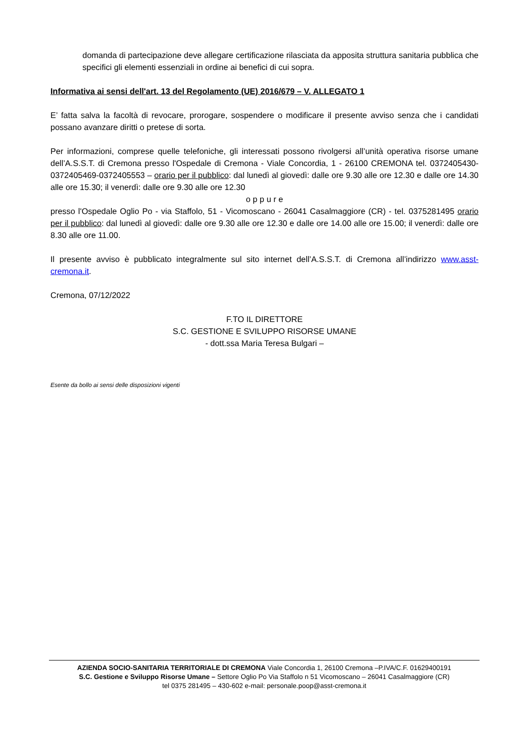domanda di partecipazione deve allegare certificazione rilasciata da apposita struttura sanitaria pubblica che specifici gli elementi essenziali in ordine ai benefici di cui sopra.
Informativa ai sensi dell'art. 13 del Regolamento (UE) 2016/679 – V. ALLEGATO 1
E’ fatta salva la facoltà di revocare, prorogare, sospendere o modificare il presente avviso senza che i candidati possano avanzare diritti o pretese di sorta.
Per informazioni, comprese quelle telefoniche, gli interessati possono rivolgersi all’unità operativa risorse umane dell’A.S.S.T. di Cremona presso l'Ospedale di Cremona - Viale Concordia, 1 - 26100 CREMONA tel. 0372405430-0372405469-0372405553 – orario per il pubblico: dal lunedì al giovedì: dalle ore 9.30 alle ore 12.30 e dalle ore 14.30 alle ore 15.30; il venerdì: dalle ore 9.30 alle ore 12.30
o p p u r e
presso l'Ospedale Oglio Po - via Staffolo, 51 - Vicomoscano - 26041 Casalmaggiore (CR) - tel. 0375281495 orario per il pubblico: dal lunedì al giovedì: dalle ore 9.30 alle ore 12.30 e dalle ore 14.00 alle ore 15.00; il venerdì: dalle ore 8.30 alle ore 11.00.
Il presente avviso è pubblicato integralmente sul sito internet dell’A.S.S.T. di Cremona all’indirizzo www.asst-cremona.it.
Cremona, 07/12/2022
F.TO IL DIRETTORE
S.C. GESTIONE E SVILUPPO RISORSE UMANE
- dott.ssa Maria Teresa Bulgari –
Esente da bollo ai sensi delle disposizioni vigenti
AZIENDA SOCIO-SANITARIA TERRITORIALE DI CREMONA Viale Concordia 1, 26100 Cremona –P.IVA/C.F. 01629400191
S.C. Gestione e Sviluppo Risorse Umane – Settore Oglio Po Via Staffolo n 51 Vicomoscano – 26041 Casalmaggiore (CR)
tel 0375 281495 – 430-602 e-mail: personale.poop@asst-cremona.it